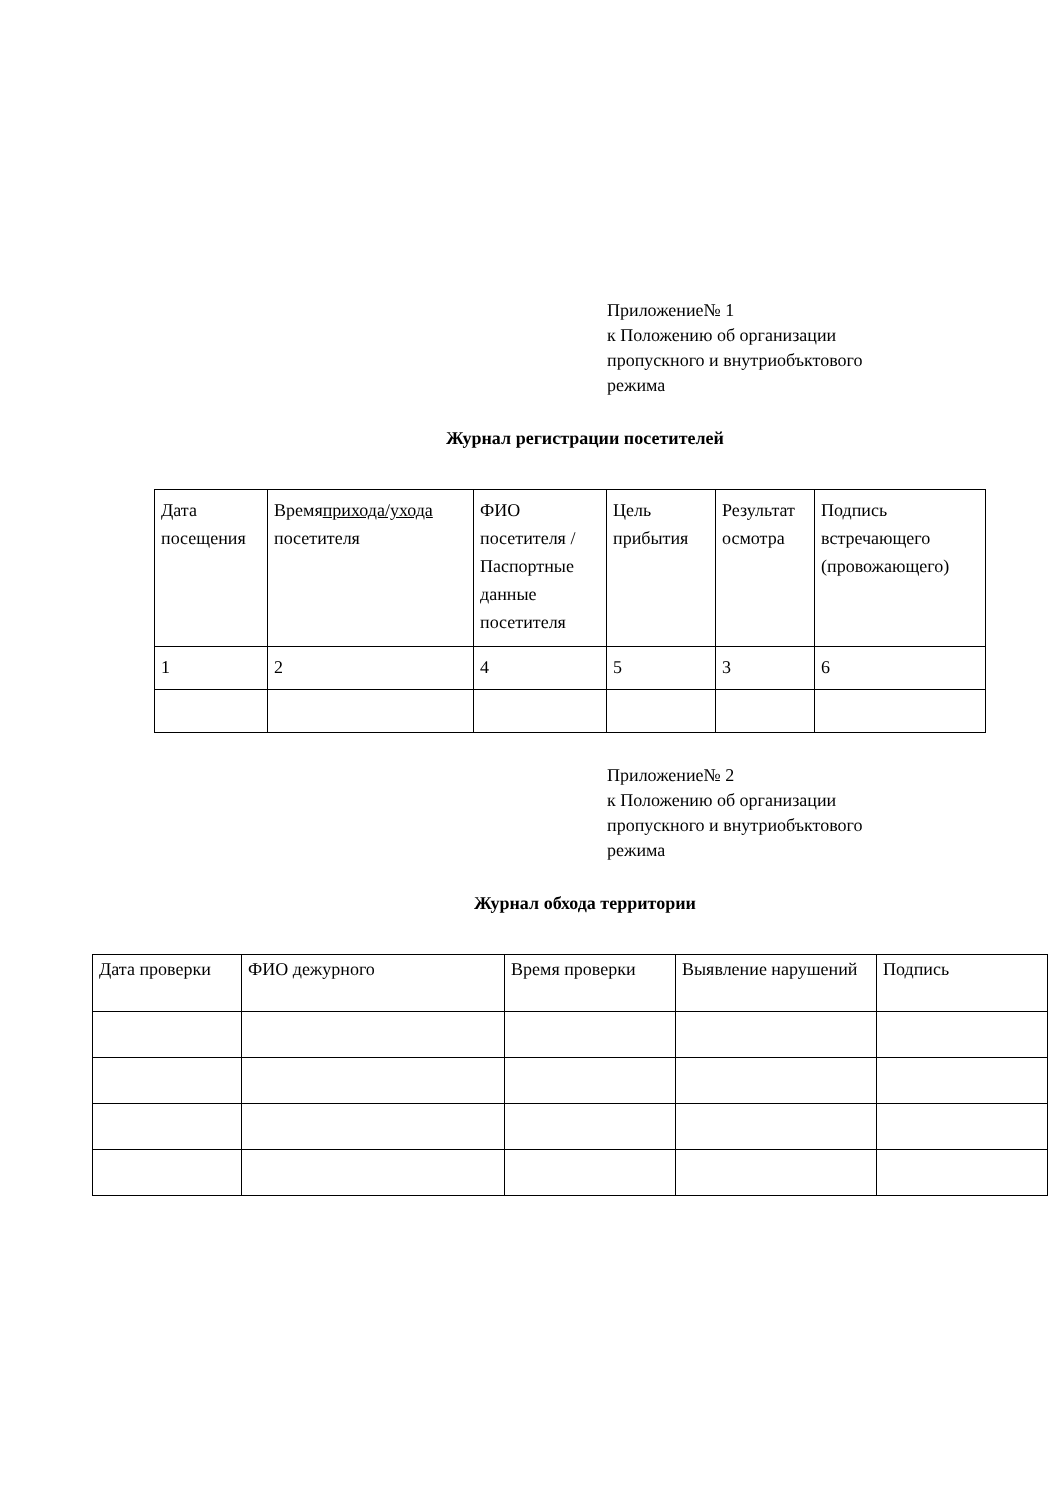Приложение№ 1
к Положению об организации
пропускного и внутриобъктового
режима
Журнал регистрации посетителей
| Дата посещения | Время прихода/ухода посетителя | ФИО посетителя /Паспортные данные посетителя | Цель прибытия | Результат осмотра | Подпись встречающего (провожающего) |
| 1 | 2 | 4 | 5 | 3 | 6 |
Приложение№ 2
к Положению об организации
пропускного и внутриобъктового
режима
Журнал обхода территории
| Дата проверки | ФИО дежурного | Время проверки | Выявление нарушений | Подпись |